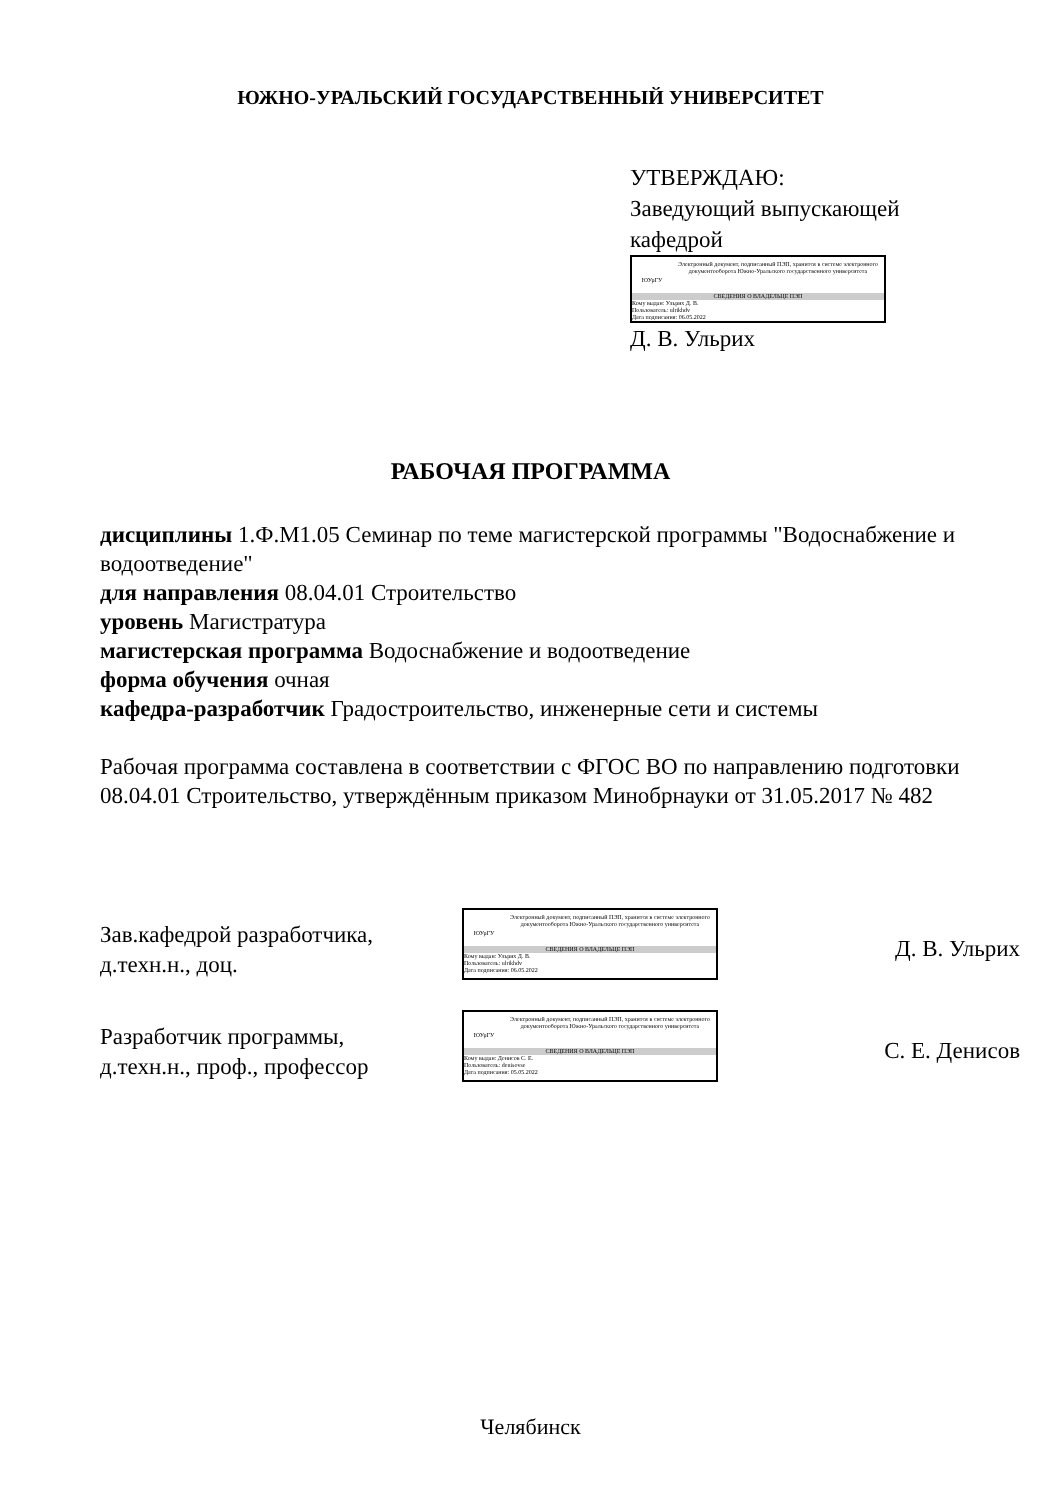ЮЖНО-УРАЛЬСКИЙ ГОСУДАРСТВЕННЫЙ УНИВЕРСИТЕТ
УТВЕРЖДАЮ:
Заведующий выпускающей
кафедрой
ЮУрГУ
Электронный документ, подписанный ПЭП, хранится в системе электронного документооборота Южно-Уральского государственного университета
СВЕДЕНИЯ О ВЛАДЕЛЬЦЕ ПЭП
Кому выдан: Ульрих Д. В.
Пользователь: ulrikhdv
Дата подписания: 06.05.2022
Д. В. Ульрих
РАБОЧАЯ ПРОГРАММА
дисциплины 1.Ф.М1.05 Семинар по теме магистерской программы "Водоснабжение и водоотведение"
для направления 08.04.01 Строительство
уровень Магистратура
магистерская программа Водоснабжение и водоотведение
форма обучения очная
кафедра-разработчик Градостроительство, инженерные сети и системы
Рабочая программа составлена в соответствии с ФГОС ВО по направлению подготовки 08.04.01 Строительство, утверждённым приказом Минобрнауки от 31.05.2017 № 482
Зав.кафедрой разработчика,
д.техн.н., доц.
ЮУрГУ
Электронный документ, подписанный ПЭП, хранится в системе электронного документооборота Южно-Уральского государственного университета
СВЕДЕНИЯ О ВЛАДЕЛЬЦЕ ПЭП
Кому выдан: Ульрих Д. В.
Пользователь: ulrikhdv
Дата подписания: 06.05.2022
Д. В. Ульрих
Разработчик программы,
д.техн.н., проф., профессор
ЮУрГУ
Электронный документ, подписанный ПЭП, хранится в системе электронного документооборота Южно-Уральского государственного университета
СВЕДЕНИЯ О ВЛАДЕЛЬЦЕ ПЭП
Кому выдан: Денисов С. Е.
Пользователь: denisovse
Дата подписания: 05.05.2022
С. Е. Денисов
Челябинск